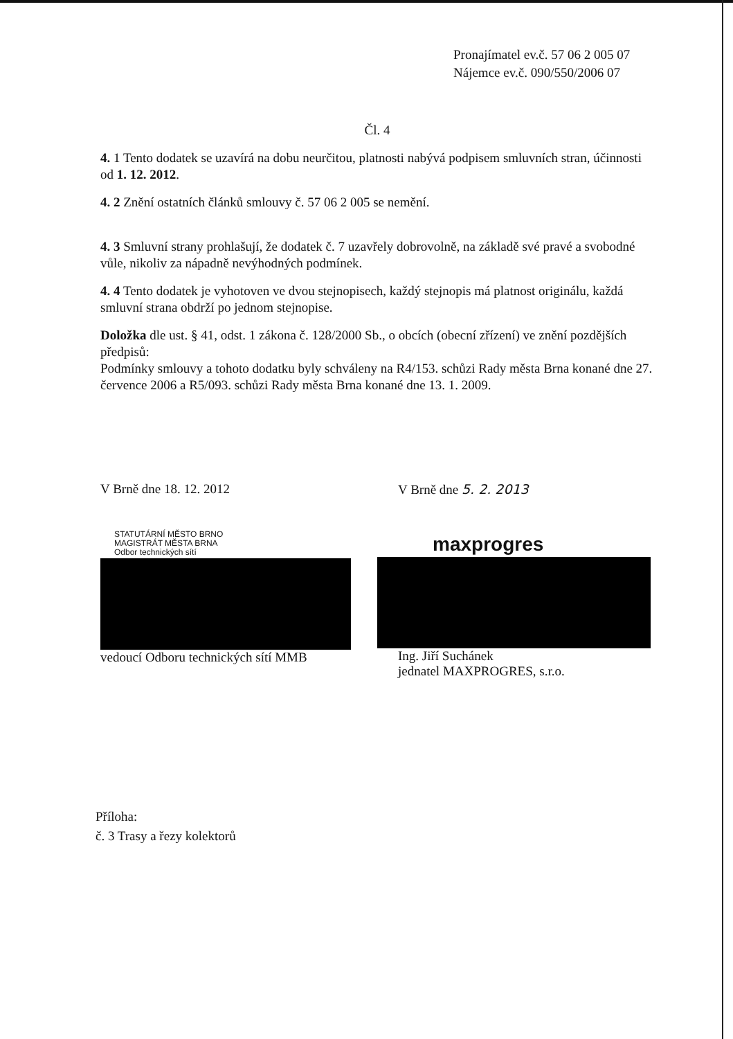Pronajímatel ev.č. 57 06 2 005 07
Nájemce ev.č. 090/550/2006 07
Čl. 4
4. 1 Tento dodatek se uzavírá na dobu neurčitou, platnosti nabývá podpisem smluvních stran, účinnosti od 1. 12. 2012.
4. 2 Znění ostatních článků smlouvy č. 57 06 2 005 se nemění.
4. 3 Smluvní strany prohlašují, že dodatek č. 7 uzavřely dobrovolně, na základě své pravé a svobodné vůle, nikoliv za nápadně nevýhodných podmínek.
4. 4 Tento dodatek je vyhotoven ve dvou stejnopisech, každý stejnopis má platnost originálu, každá smluvní strana obdrží po jednom stejnopise.
Doložka dle ust. § 41, odst. 1 zákona č. 128/2000 Sb., o obcích (obecní zřízení) ve znění pozdějších předpisů:
Podmínky smlouvy a tohoto dodatku byly schváleny na R4/153. schůzi Rady města Brna konané dne 27. července 2006 a R5/093. schůzi Rady města Brna konané dne 13. 1. 2009.
V Brně dne 18. 12. 2012
STATUTÁRNÍ MĚSTO BRNO
MAGISTRÁT MĚSTA BRNA
Odbor technických sítí
vedoucí Odboru technických sítí MMB
V Brně dne 5. 2. 2013
maxprogres
Ing. Jiří Suchánek
jednatel MAXPROGRES, s.r.o.
Příloha:
č. 3 Trasy a řezy kolektorů